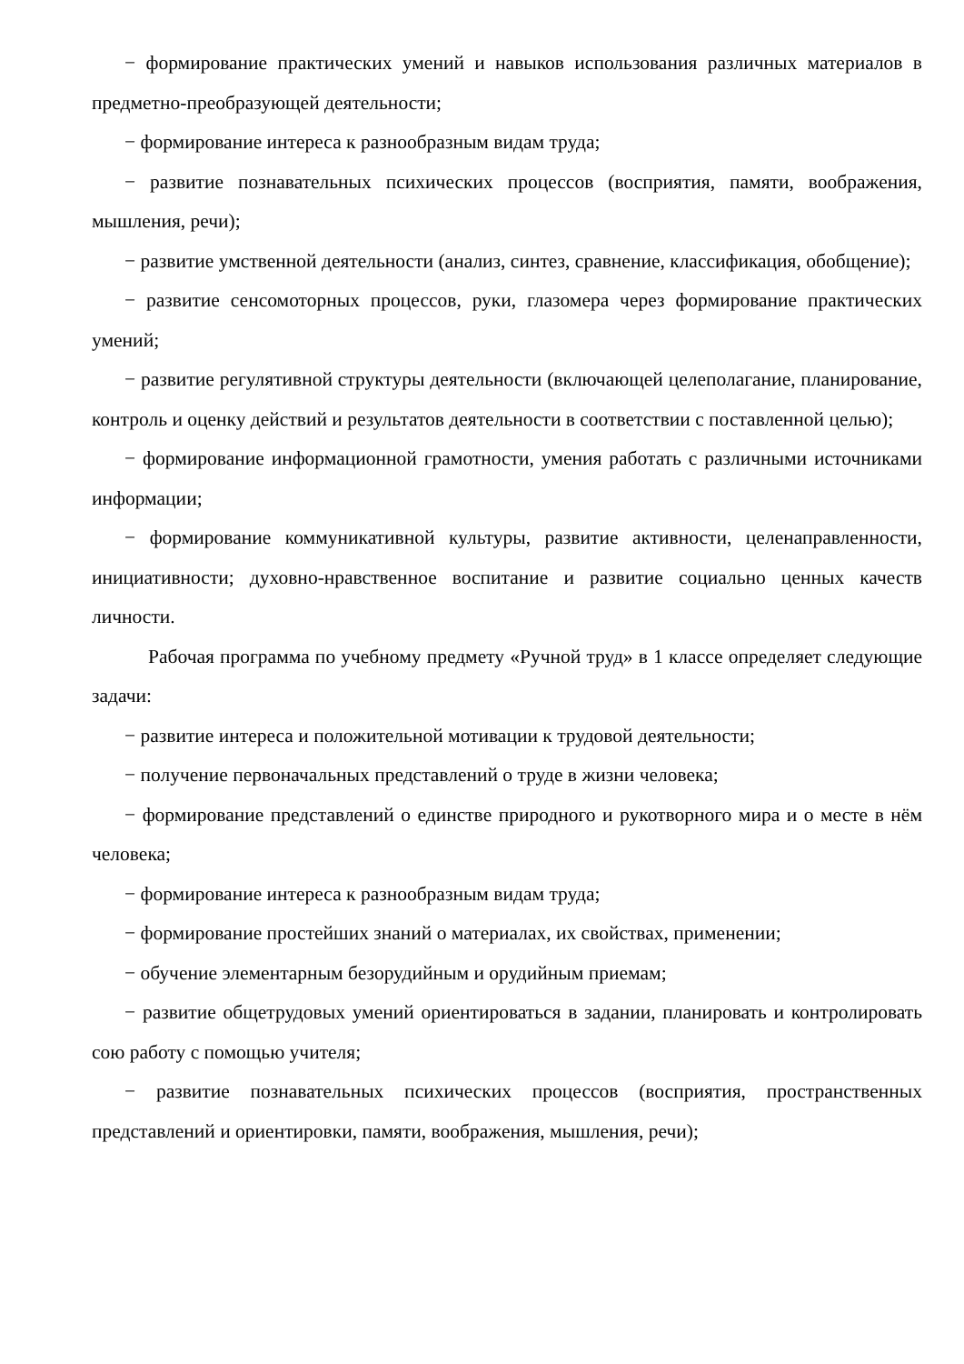− формирование практических умений и навыков использования различных материалов в предметно-преобразующей деятельности;
− формирование интереса к разнообразным видам труда;
− развитие познавательных психических процессов (восприятия, памяти, воображения, мышления, речи);
− развитие умственной деятельности (анализ, синтез, сравнение, классификация, обобщение);
− развитие сенсомоторных процессов, руки, глазомера через формирование практических умений;
− развитие регулятивной структуры деятельности (включающей целеполагание, планирование, контроль и оценку действий и результатов деятельности в соответствии с поставленной целью);
− формирование информационной грамотности, умения работать с различными источниками информации;
− формирование коммуникативной культуры, развитие активности, целенаправленности, инициативности; духовно-нравственное воспитание и развитие социально ценных качеств личности.
Рабочая программа по учебному предмету «Ручной труд» в 1 классе определяет следующие задачи:
− развитие интереса и положительной мотивации к трудовой деятельности;
− получение первоначальных представлений о труде в жизни человека;
− формирование представлений о единстве природного и рукотворного мира и о месте в нём человека;
− формирование интереса к разнообразным видам труда;
− формирование простейших знаний о материалах, их свойствах, применении;
− обучение элементарным безорудийным и орудийным приемам;
− развитие общетрудовых умений ориентироваться в задании, планировать и контролировать сою работу с помощью учителя;
− развитие познавательных психических процессов (восприятия, пространственных представлений и ориентировки, памяти, воображения, мышления, речи);